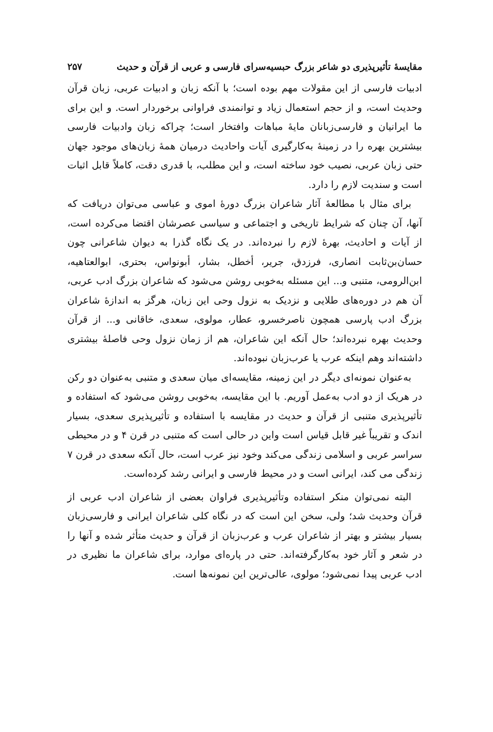مقایسهٔ تأثیرپذیری دو شاعر بزرگ حبسیه‌سرای فارسی و عربی از قرآن و حدیث ۲۵۷
ادبیات فارسی از این مقولات مهم بوده است؛ با آنکه زبان و ادبیات عربی، زبان قرآن وحدیث است، و از حجم استعمال زیاد و توانمندی فراوانی برخوردار است. و این برای ما ایرانیان و فارسی‌زبانان مایهٔ مباهات وافتخار است؛ چراکه زبان وادبیات فارسی بیشترین بهره را در زمینهٔ به‌کارگیری آیات واحادیث درمیان همهٔ زبان‌های موجود جهان حتی زبان عربی، نصیب خود ساخته است، و این مطلب، با قدری دقت، کاملاً قابل اثبات است و سندیت لازم را دارد.
برای مثال با مطالعهٔ آثار شاعران بزرگ دورهٔ اموی و عباسی می‌توان دریافت که آنها، آن چنان که شرایط تاریخی و اجتماعی و سیاسی عصرشان اقتضا می‌کرده است، از آیات و احادیث، بهرهٔ لازم را نبرده‌اند. در یک نگاه گذرا به دیوان شاعرانی چون حسان‌بن‌ثابت انصاری، فرزدق، جریر، أخطل، بشار، أبونواس، بحتری، ابوالعتاهیه، ابن‌الرومی، متنبی و... این مسئله به‌خوبی روشن می‌شود که شاعران بزرگ ادب عربی، آن هم در دوره‌های طلایی و نزدیک به نزول وحی این زبان، هرگز به اندازهٔ شاعران بزرگ ادب پارسی همچون ناصرخسرو، عطار، مولوی، سعدی، خاقانی و... از قرآن وحدیث بهره نبرده‌اند؛ حال آنکه این شاعران، هم از زمان نزول وحی فاصلهٔ بیشتری داشته‌اند وهم اینکه عرب یا عرب‌زبان نبوده‌اند.
به‌عنوان نمونه‌ای دیگر در این زمینه، مقایسه‌ای میان سعدی و متنبی به‌عنوان دو رکن در هریک از دو ادب به‌عمل آوریم. با این مقایسه، به‌خوبی روشن می‌شود که استفاده و تأثیرپذیری متنبی از قرآن و حدیث در مقایسه با استفاده و تأثیرپذیری سعدی، بسیار اندک و تقریباً غیر قابل قیاس است واین در حالی است که متنبی در قرن ۴ و در محیطی سراسر عربی و اسلامی زندگی می‌کند وخود نیز عرب است، حال آنکه سعدی در قرن ۷ زندگی می کند، ایرانی است و در محیط فارسی و ایرانی رشد کرده‌است.
البته نمی‌توان منکر استفاده وتأثیرپذیری فراوان بعضی از شاعران ادب عربی از قرآن وحدیث شد؛ ولی، سخن این است که در نگاه کلی شاعران ایرانی و فارسی‌زبان بسیار بیشتر و بهتر از شاعران عرب و عرب‌زبان از قرآن و حدیث متأثر شده و آنها را در شعر و آثار خود به‌کارگرفته‌اند. حتی در پاره‌ای موارد، برای شاعران ما نظیری در ادب عربی پیدا نمی‌شود؛ مولوی، عالی‌ترین این نمونه‌ها است.